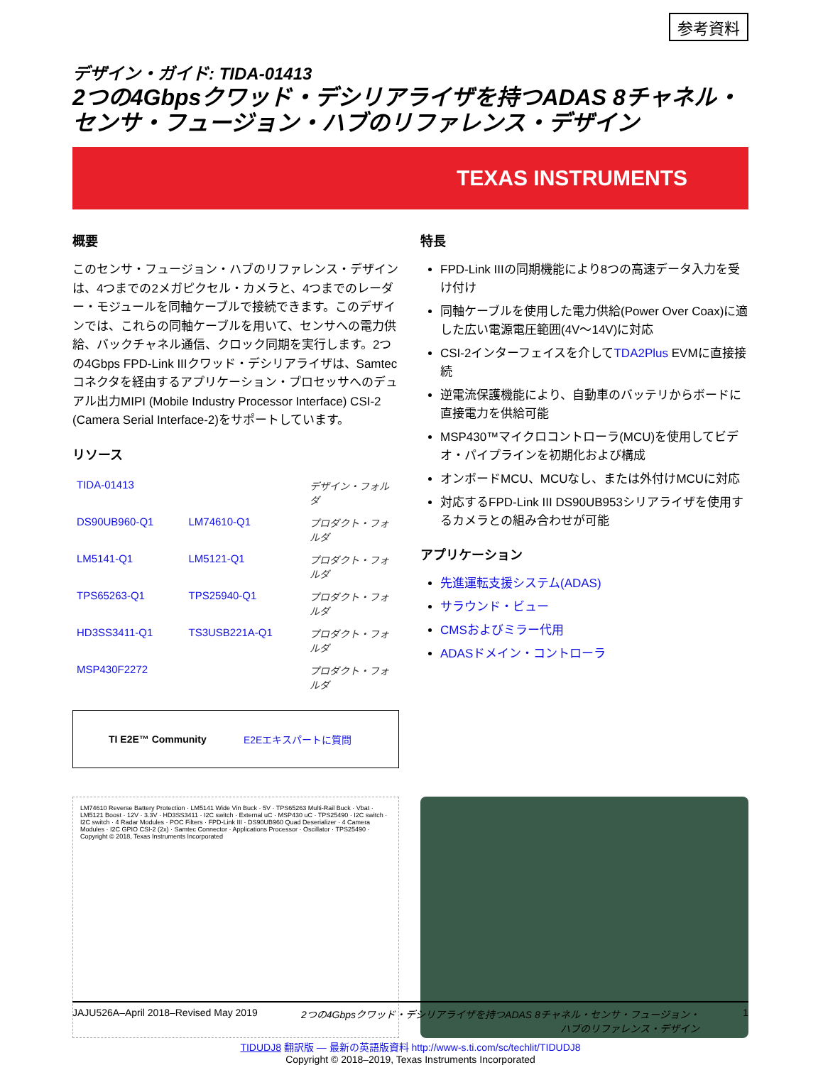参考資料
デザイン・ガイド: TIDA-01413
2つの4Gbpsクワッド・デシリアライザを持つADAS 8チャネル・センサ・フュージョン・ハブのリファレンス・デザイン
TEXAS INSTRUMENTS
概要
このセンサ・フュージョン・ハブのリファレンス・デザインは、4つまでの2メガピクセル・カメラと、4つまでのレーダー・モジュールを同軸ケーブルで接続できます。このデザインでは、これらの同軸ケーブルを用いて、センサへの電力供給、バックチャネル通信、クロック同期を実行します。2つの4Gbps FPD-Link IIIクワッド・デシリアライザは、Samtecコネクタを経由するアプリケーション・プロセッサへのデュアル出力MIPI (Mobile Industry Processor Interface) CSI-2 (Camera Serial Interface-2)をサポートしています。
リソース
| TIDA-01413 | | デザイン・フォルダ |
| DS90UB960-Q1 | LM74610-Q1 | プロダクト・フォルダ |
| LM5141-Q1 | LM5121-Q1 | プロダクト・フォルダ |
| TPS65263-Q1 | TPS25940-Q1 | プロダクト・フォルダ |
| HD3SS3411-Q1 | TS3USB221A-Q1 | プロダクト・フォルダ |
| MSP430F2272 | | プロダクト・フォルダ |
TI E2E™ Community E2Eエキスパートに質問
特長
FPD-Link IIIの同期機能により8つの高速データ入力を受け付け
同軸ケーブルを使用した電力供給(Power Over Coax)に適した広い電源電圧範囲(4V～14V)に対応
CSI-2インターフェイスを介してTDA2Plus EVMに直接接続
逆電流保護機能により、自動車のバッテリからボードに直接電力を供給可能
MSP430™マイクロコントローラ(MCU)を使用してビデオ・パイプラインを初期化および構成
オンボードMCU、MCUなし、または外付けMCUに対応
対応するFPD-Link III DS90UB953シリアライザを使用するカメラとの組み合わせが可能
アプリケーション
先進運転支援システム(ADAS)
サラウンド・ビュー
CMSおよびミラー代用
ADASドメイン・コントローラ
LM74610 Reverse Battery Protection · LM5141 Wide Vin Buck · 5V · TPS65263 Multi-Rail Buck · Vbat · LM5121 Boost · 12V · 3.3V · HD3SS3411 · I2C switch · External uC · MSP430 uC · TPS25490 · I2C switch · I2C switch · 4 Radar Modules · POC Filters · FPD-Link III · DS90UB960 Quad Deserializer · 4 Camera Modules · I2C GPIO CSI-2 (2x) · Samtec Connector · Applications Processor · Oscillator · TPS25490 · Copyright © 2018, Texas Instruments Incorporated
JAJU526A–April 2018–Revised May 2019 2つの4Gbpsクワッド・デシリアライザを持つADAS 8チャネル・センサ・フュージョン・
ハブのリファレンス・デザイン 1
TIDUDJ8 翻訳版 — 最新の英語版資料 http://www-s.ti.com/sc/techlit/TIDUDJ8
Copyright © 2018–2019, Texas Instruments Incorporated